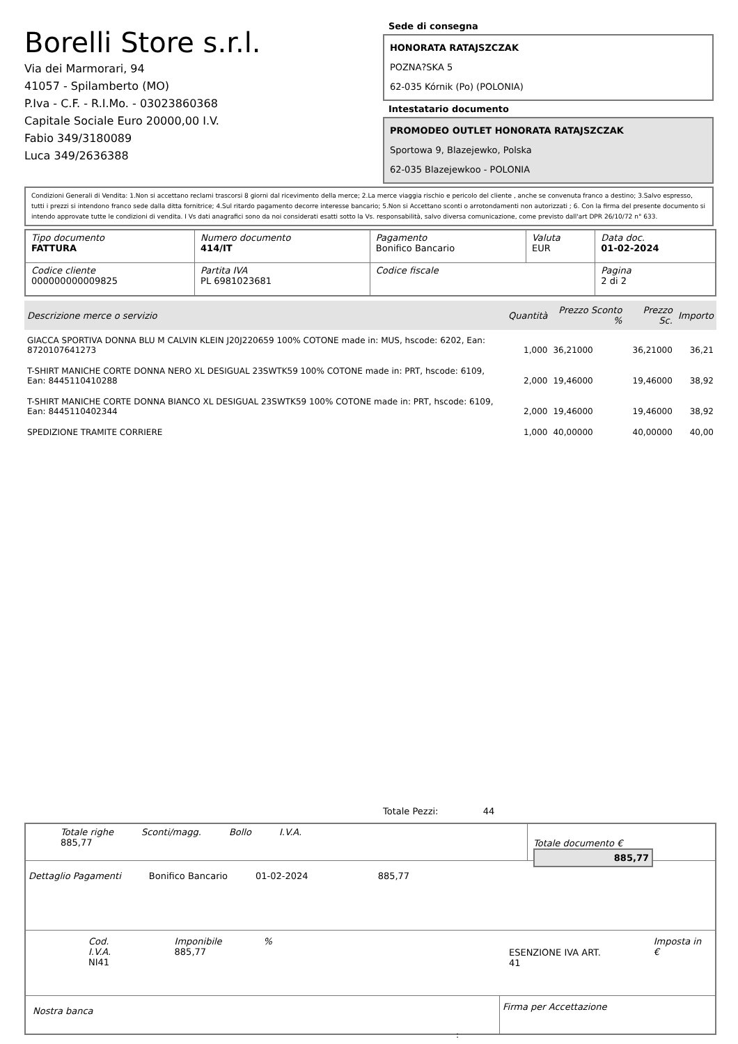Borelli Store s.r.l.
Via dei Marmorari, 94
41057 - Spilamberto (MO)
P.Iva - C.F. - R.I.Mo. - 03023860368
Capitale Sociale Euro 20000,00 I.V.
Fabio 349/3180089
Luca 349/2636388
Sede di consegna
HONORATA RATAJSZCZAK
POZNA?SKA 5
62-035 Kórnik (Po) (POLONIA)
Intestatario documento
PROMODEO OUTLET HONORATA RATAJSZCZAK
Sportowa 9, Blazejewko, Polska
62-035 Blazejewkoo - POLONIA
Condizioni Generali di Vendita: 1.Non si accettano reclami trascorsi 8 giorni dal ricevimento della merce; 2.La merce viaggia rischio e pericolo del cliente , anche se convenuta franco a destino; 3.Salvo espresso, tutti i prezzi si intendono franco sede dalla ditta fornitrice; 4.Sul ritardo pagamento decorre interesse bancario; 5.Non si Accettano sconti o arrotondamenti non autorizzati ; 6. Con la firma del presente documento si intendo approvate tutte le condizioni di vendita. I Vs dati anagrafici sono da noi considerati esatti sotto la Vs. responsabilità, salvo diversa comunicazione, come previsto dall'art DPR 26/10/72 n° 633.
| Tipo documento FATTURA | Numero documento 414/IT | Pagamento Bonifico Bancario | Valuta EUR | Data doc. 01-02-2024 |
| Codice cliente 000000000009825 | Partita IVA PL 6981023681 | Codice fiscale | | Pagina 2 di 2 |
| Descrizione merce o servizio | Quantità | Prezzo Sconto % | Prezzo Sc. | Importo |
| --- | --- | --- | --- | --- |
| GIACCA SPORTIVA DONNA BLU M CALVIN KLEIN J20J220659 100% COTONE made in: MUS, hscode: 6202, Ean: 8720107641273 | 1,000 | 36,21000 | 36,21000 | 36,21 |
| T-SHIRT MANICHE CORTE DONNA NERO XL DESIGUAL 23SWTK59 100% COTONE made in: PRT, hscode: 6109, Ean: 8445110410288 | 2,000 | 19,46000 | 19,46000 | 38,92 |
| T-SHIRT MANICHE CORTE DONNA BIANCO XL DESIGUAL 23SWTK59 100% COTONE made in: PRT, hscode: 6109, Ean: 8445110402344 | 2,000 | 19,46000 | 19,46000 | 38,92 |
| SPEDIZIONE TRAMITE CORRIERE | 1,000 | 40,00000 | 40,00000 | 40,00 |
Totale Pezzi: 44
Totale righe
885,77
Sconti/magg. Bollo I.V.A.
Totale documento € 885,77
Dettaglio Pagamenti Bonifico Bancario 01-02-2024 885,77
Cod. I.V.A.
NI41
Imponibile
885,77
%
ESENZIONE IVA ART. 41
Imposta in €
Nostra banca
Firma per Accettazione
: